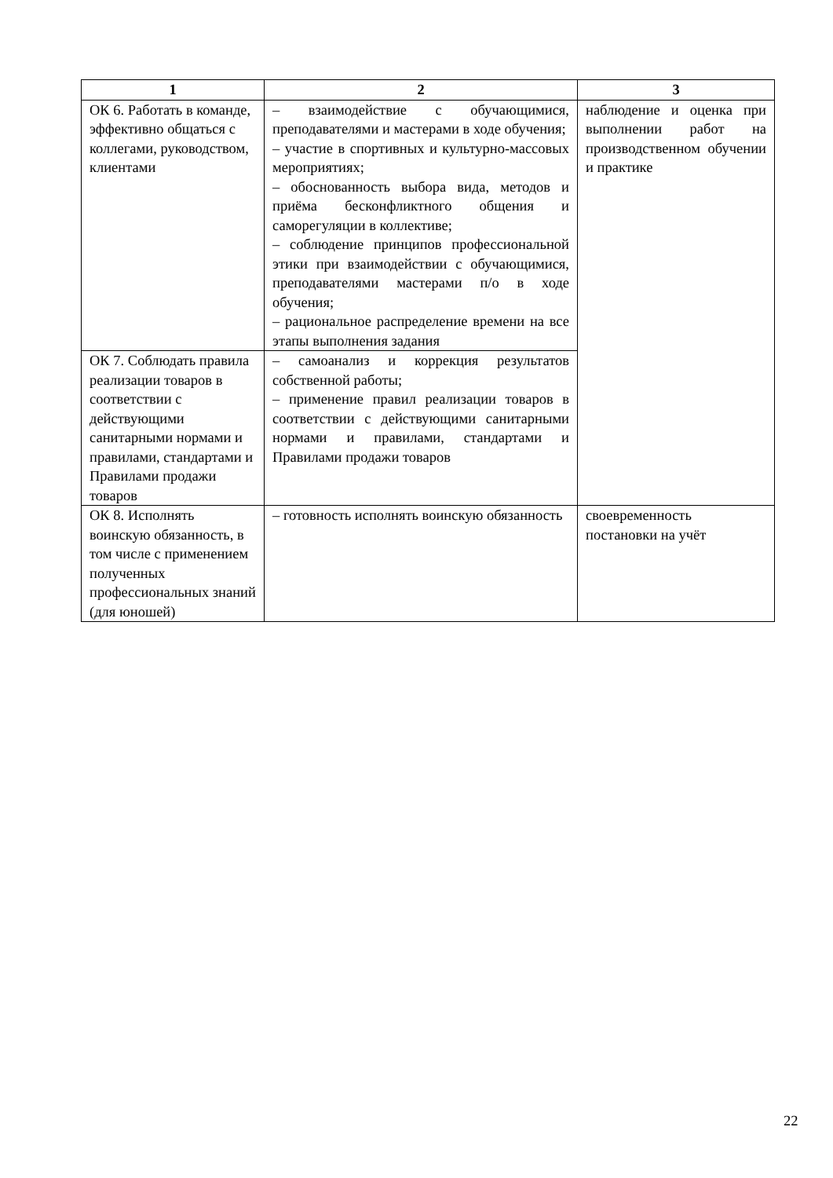| 1 | 2 | 3 |
| --- | --- | --- |
| ОК 6. Работать в команде, эффективно общаться с коллегами, руководством, клиентами | – взаимодействие с обучающимися, преподавателями и мастерами в ходе обучения; – участие в спортивных и культурно-массовых мероприятиях; – обоснованность выбора вида, методов и приёма бесконфликтного общения и саморегуляции в коллективе; – соблюдение принципов профессиональной этики при взаимодействии с обучающимися, преподавателями мастерами п/о в ходе обучения; – рациональное распределение времени на все этапы выполнения задания | наблюдение и оценка при выполнении работ на производственном обучении и практике |
| ОК 7. Соблюдать правила реализации товаров в соответствии с действующими санитарными нормами и правилами, стандартами и Правилами продажи товаров | – самоанализ и коррекция результатов собственной работы; – применение правил реализации товаров в соответствии с действующими санитарными нормами и правилами, стандартами и Правилами продажи товаров | |
| ОК 8. Исполнять воинскую обязанность, в том числе с применением полученных профессиональных знаний (для юношей) | – готовность исполнять воинскую обязанность | своевременность постановки на учёт |
22